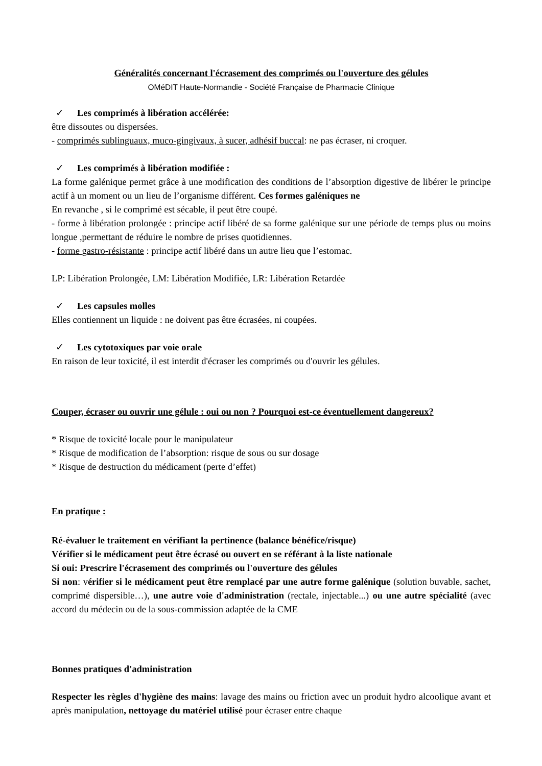Généralités concernant l'écrasement des comprimés ou l'ouverture des gélules
OMéDIT Haute-Normandie - Société Française de Pharmacie Clinique
✓ Les comprimés à libération accélérée:
être dissoutes ou dispersées.
- comprimés sublinguaux, muco-gingivaux, à sucer, adhésif buccal: ne pas écraser, ni croquer.
✓ Les comprimés à libération modifiée :
La forme galénique permet grâce à une modification des conditions de l’absorption digestive de libérer le principe actif à un moment ou un lieu de l’organisme différent. Ces formes galéniques ne
En revanche , si le comprimé est sécable, il peut être coupé.
- forme à libération prolongée : principe actif libéré de sa forme galénique sur une période de temps plus ou moins longue ,permettant de réduire le nombre de prises quotidiennes.
- forme gastro-résistante : principe actif libéré dans un autre lieu que l’estomac.
LP: Libération Prolongée, LM: Libération Modifiée, LR: Libération Retardée
✓ Les capsules molles
Elles contiennent un liquide : ne doivent pas être écrasées, ni coupées.
✓ Les cytotoxiques par voie orale
En raison de leur toxicité, il est interdit d'écraser les comprimés ou d'ouvrir les gélules.
Couper, écraser ou ouvrir une gélule : oui ou non ? Pourquoi est-ce éventuellement dangereux?
* Risque de toxicité locale pour le manipulateur
* Risque de modification de l’absorption: risque de sous ou sur dosage
* Risque de destruction du médicament (perte d’effet)
En pratique :
Ré-évaluer le traitement en vérifiant la pertinence (balance bénéfice/risque)
Vérifier si le médicament peut être écrasé ou ouvert en se référant à la liste nationale
Si oui: Prescrire l'écrasement des comprimés ou l'ouverture des gélules
Si non: vérifier si le médicament peut être remplacé par une autre forme galénique (solution buvable, sachet, comprimé dispersible…), une autre voie d'administration (rectale, injectable...) ou une autre spécialité (avec accord du médecin ou de la sous-commission adaptée de la CME
Bonnes pratiques d'administration
Respecter les règles d'hygiène des mains: lavage des mains ou friction avec un produit hydro alcoolique avant et après manipulation, nettoyage du matériel utilisé pour écraser entre chaque